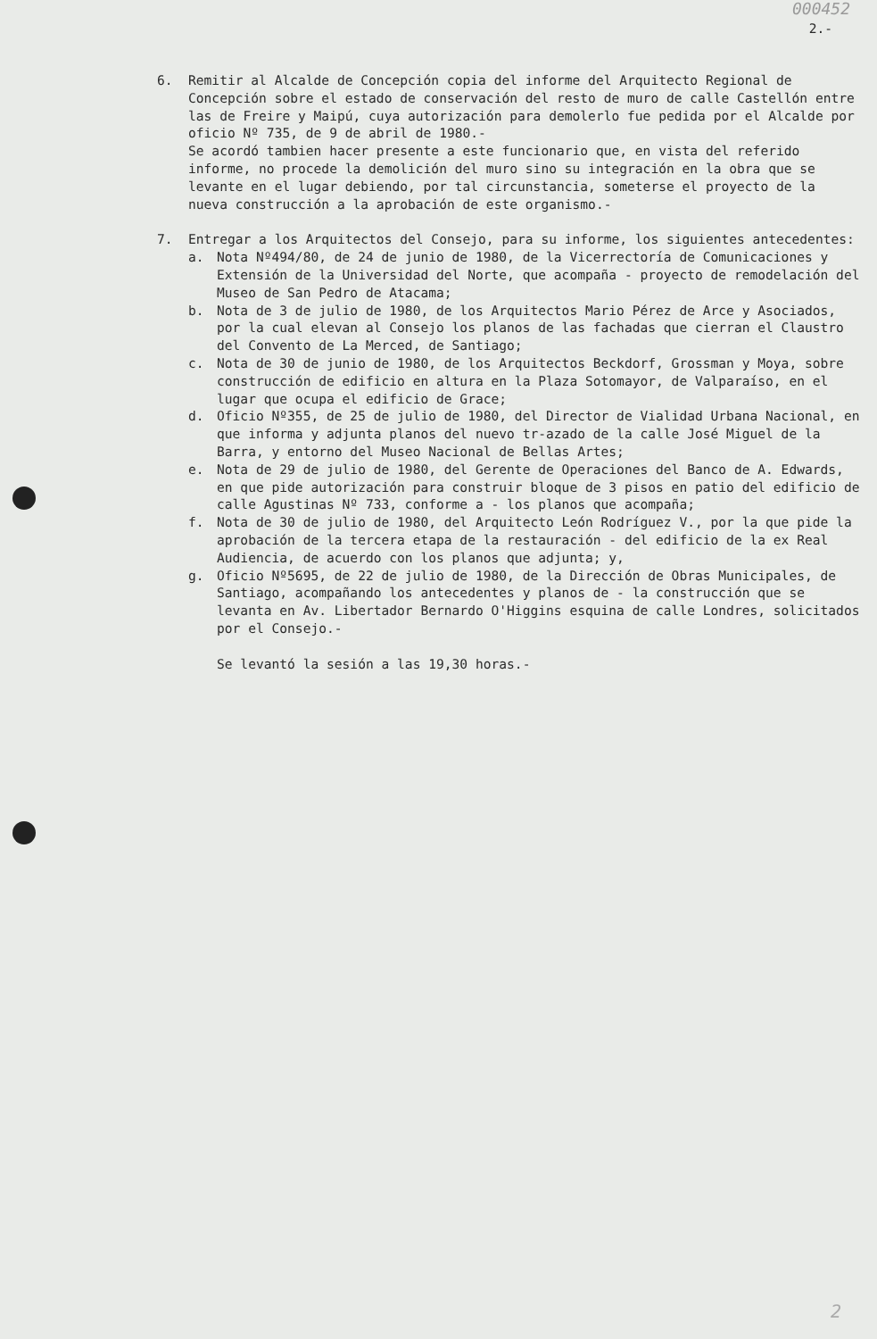000452
2.-
6. Remitir al Alcalde de Concepción copia del informe del Arquitecto Regional de Concepción sobre el estado de conservación del resto de muro de calle Castellón entre las de Freire y Maipú, cuya autorización para demolerlo fue pedida por el Alcalde por oficio Nº 735, de 9 de abril de 1980.-
Se acordó tambien hacer presente a este funcionario que, en vista del referido informe, no procede la demolición del muro sino su integración en la obra que se levante en el lugar debiendo, por tal circunstancia, someterse el proyecto de la nueva construcción a la aprobación de este organismo.-
7. Entregar a los Arquitectos del Consejo, para su informe, los siguientes antecedentes:
a. Nota Nº494/80, de 24 de junio de 1980, de la Vicerrectoría de Comunicaciones y Extensión de la Universidad del Norte, que acompaña - proyecto de remodelación del Museo de San Pedro de Atacama;
b. Nota de 3 de julio de 1980, de los Arquitectos Mario Pérez de Arce y Asociados, por la cual elevan al Consejo los planos de las fachadas que cierran el Claustro del Convento de La Merced, de Santiago;
c. Nota de 30 de junio de 1980, de los Arquitectos Beckdorf, Grossman y Moya, sobre construcción de edificio en altura en la Plaza Sotomayor, de Valparaíso, en el lugar que ocupa el edificio de Grace;
d. Oficio Nº355, de 25 de julio de 1980, del Director de Vialidad Urbana Nacional, en que informa y adjunta planos del nuevo tr-azado de la calle José Miguel de la Barra, y entorno del Museo Nacional de Bellas Artes;
e. Nota de 29 de julio de 1980, del Gerente de Operaciones del Banco de A. Edwards, en que pide autorización para construir bloque de 3 pisos en patio del edificio de calle Agustinas Nº 733, conforme a - los planos que acompaña;
f. Nota de 30 de julio de 1980, del Arquitecto León Rodríguez V., por la que pide la aprobación de la tercera etapa de la restauración - del edificio de la ex Real Audiencia, de acuerdo con los planos que adjunta; y,
g. Oficio Nº5695, de 22 de julio de 1980, de la Dirección de Obras Municipales, de Santiago, acompañando los antecedentes y planos de - la construcción que se levanta en Av. Libertador Bernardo O'Higgins esquina de calle Londres, solicitados por el Consejo.-
Se levantó la sesión a las 19,30 horas.-
2